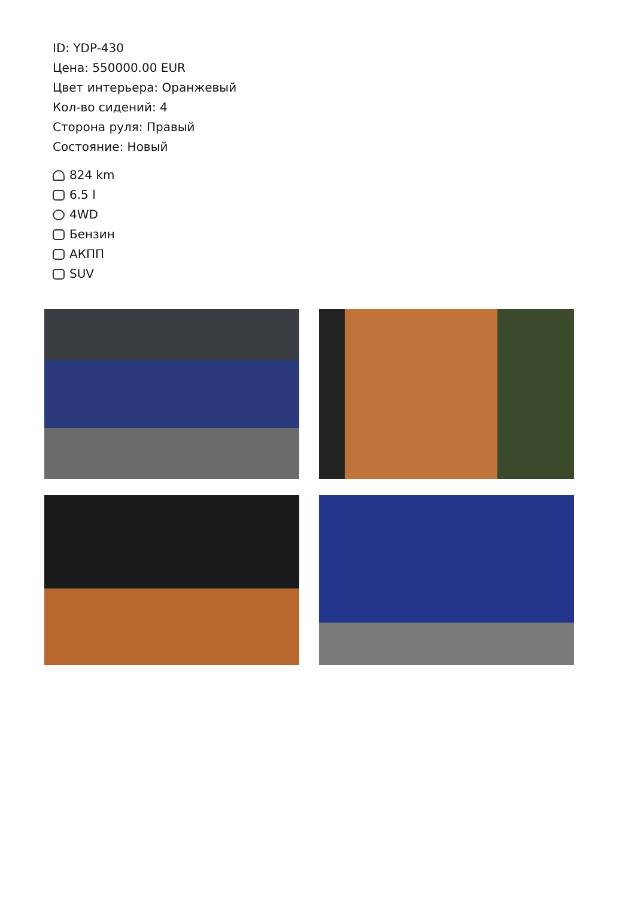ID: YDP-430
Цена: 550000.00 EUR
Цвет интерьера: Оранжевый
Кол-во сидений: 4
Сторона руля: Правый
Состояние: Новый
824 km
6.5 l
4WD
Бензин
АКПП
SUV